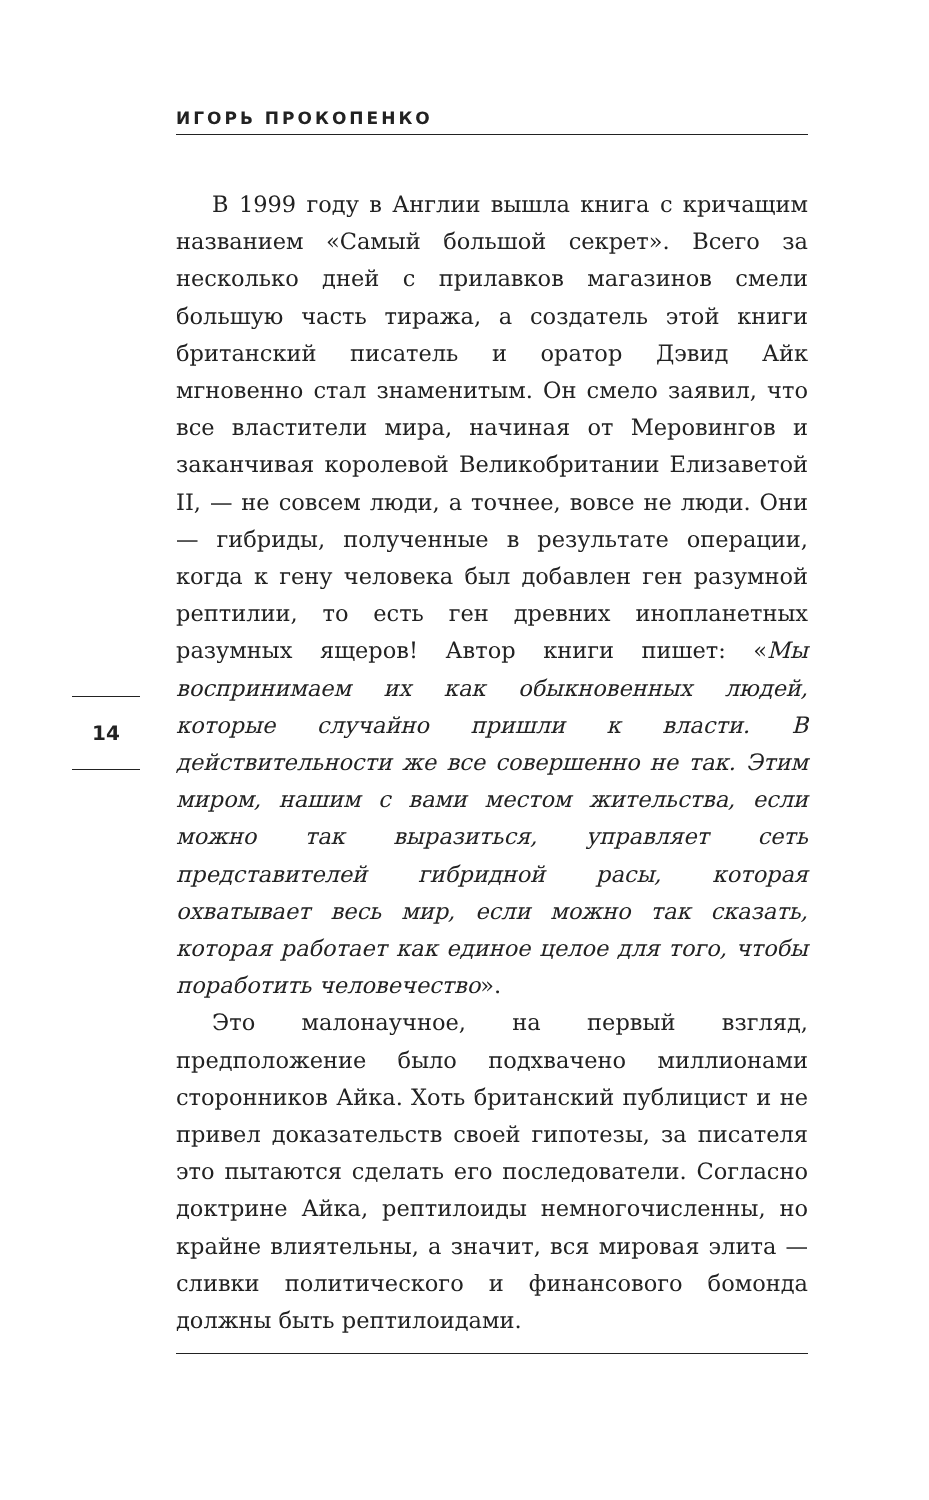ИГОРЬ ПРОКОПЕНКО
14
В 1999 году в Англии вышла книга с кричащим названием «Самый большой секрет». Всего за несколько дней с прилавков магазинов смели большую часть тиража, а создатель этой книги британский писатель и оратор Дэвид Айк мгновенно стал знаменитым. Он смело заявил, что все властители мира, начиная от Меровингов и заканчивая королевой Великобритании Елизаветой II, — не совсем люди, а точнее, вовсе не люди. Они — гибриды, полученные в результате операции, когда к гену человека был добавлен ген разумной рептилии, то есть ген древних инопланетных разумных ящеров! Автор книги пишет: «Мы воспринимаем их как обыкновенных людей, которые случайно пришли к власти. В действительности же все совершенно не так. Этим миром, нашим с вами местом жительства, если можно так выразиться, управляет сеть представителей гибридной расы, которая охватывает весь мир, если можно так сказать, которая работает как единое целое для того, чтобы поработить человечество».
Это малонаучное, на первый взгляд, предположение было подхвачено миллионами сторонников Айка. Хоть британский публицист и не привел доказательств своей гипотезы, за писателя это пытаются сделать его последователи. Согласно доктрине Айка, рептилоиды немногочисленны, но крайне влиятельны, а значит, вся мировая элита — сливки политического и финансового бомонда должны быть рептилоидами.